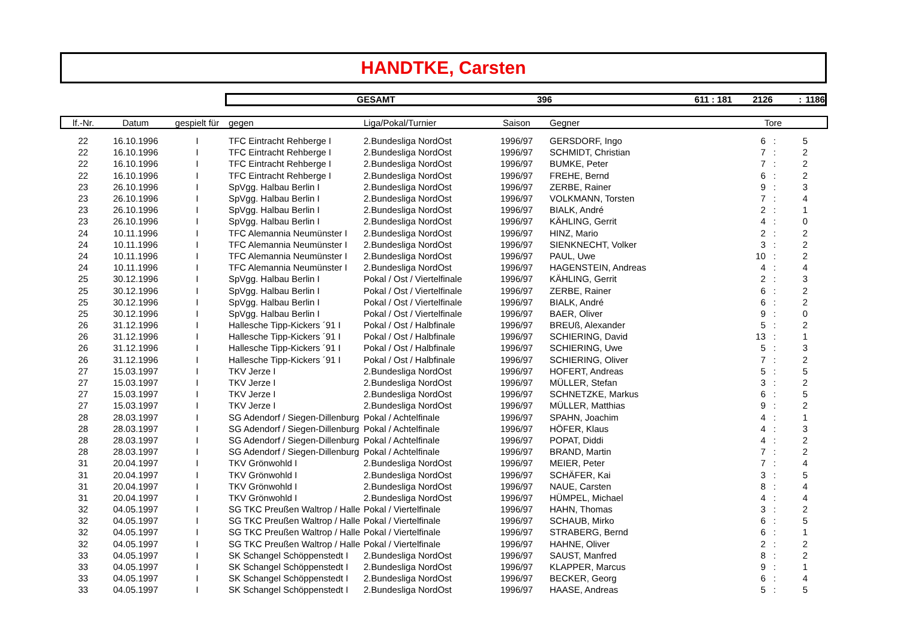HANDTKE, Carsten
GESAMT 396 611 : 181 2126: 1186
| lf.-Nr. | Datum | gespielt für | gegen | Liga/Pokal/Turnier | Saison | Gegner | Tore | | | |
| --- | --- | --- | --- | --- | --- | --- | --- | --- | --- | --- |
| 22 | 16.10.1996 | I | TFC Eintracht Rehberge I | 2.Bundesliga NordOst | 1996/97 | GERSDORF, Ingo | 6 | : | 5 | |
| 22 | 16.10.1996 | I | TFC Eintracht Rehberge I | 2.Bundesliga NordOst | 1996/97 | SCHMIDT, Christian | 7 | : | 2 | |
| 22 | 16.10.1996 | I | TFC Eintracht Rehberge I | 2.Bundesliga NordOst | 1996/97 | BUMKE, Peter | 7 | : | 2 | |
| 22 | 16.10.1996 | I | TFC Eintracht Rehberge I | 2.Bundesliga NordOst | 1996/97 | FREHE, Bernd | 6 | : | 2 | |
| 23 | 26.10.1996 | I | SpVgg. Halbau Berlin I | 2.Bundesliga NordOst | 1996/97 | ZERBE, Rainer | 9 | : | 3 | |
| 23 | 26.10.1996 | I | SpVgg. Halbau Berlin I | 2.Bundesliga NordOst | 1996/97 | VOLKMANN, Torsten | 7 | : | 4 | |
| 23 | 26.10.1996 | I | SpVgg. Halbau Berlin I | 2.Bundesliga NordOst | 1996/97 | BIALK, André | 2 | : | 1 | |
| 23 | 26.10.1996 | I | SpVgg. Halbau Berlin I | 2.Bundesliga NordOst | 1996/97 | KÄHLING, Gerrit | 4 | : | 0 | |
| 24 | 10.11.1996 | I | TFC Alemannia Neumünster I | 2.Bundesliga NordOst | 1996/97 | HINZ, Mario | 2 | : | 2 | |
| 24 | 10.11.1996 | I | TFC Alemannia Neumünster I | 2.Bundesliga NordOst | 1996/97 | SIENKNECHT, Volker | 3 | : | 2 | |
| 24 | 10.11.1996 | I | TFC Alemannia Neumünster I | 2.Bundesliga NordOst | 1996/97 | PAUL, Uwe | 10 | : | 2 | |
| 24 | 10.11.1996 | I | TFC Alemannia Neumünster I | 2.Bundesliga NordOst | 1996/97 | HAGENSTEIN, Andreas | 4 | : | 4 | |
| 25 | 30.12.1996 | I | SpVgg. Halbau Berlin I | Pokal / Ost / Viertelfinale | 1996/97 | KÄHLING, Gerrit | 2 | : | 3 | |
| 25 | 30.12.1996 | I | SpVgg. Halbau Berlin I | Pokal / Ost / Viertelfinale | 1996/97 | ZERBE, Rainer | 6 | : | 2 | |
| 25 | 30.12.1996 | I | SpVgg. Halbau Berlin I | Pokal / Ost / Viertelfinale | 1996/97 | BIALK, André | 6 | : | 2 | |
| 25 | 30.12.1996 | I | SpVgg. Halbau Berlin I | Pokal / Ost / Viertelfinale | 1996/97 | BAER, Oliver | 9 | : | 0 | |
| 26 | 31.12.1996 | I | Hallesche Tipp-Kickers ´91 I | Pokal / Ost / Halbfinale | 1996/97 | BREUß, Alexander | 5 | : | 2 | |
| 26 | 31.12.1996 | I | Hallesche Tipp-Kickers ´91 I | Pokal / Ost / Halbfinale | 1996/97 | SCHIERING, David | 13 | : | 1 | |
| 26 | 31.12.1996 | I | Hallesche Tipp-Kickers ´91 I | Pokal / Ost / Halbfinale | 1996/97 | SCHIERING, Uwe | 5 | : | 3 | |
| 26 | 31.12.1996 | I | Hallesche Tipp-Kickers ´91 I | Pokal / Ost / Halbfinale | 1996/97 | SCHIERING, Oliver | 7 | : | 2 | |
| 27 | 15.03.1997 | I | TKV Jerze I | 2.Bundesliga NordOst | 1996/97 | HOFERT, Andreas | 5 | : | 5 | |
| 27 | 15.03.1997 | I | TKV Jerze I | 2.Bundesliga NordOst | 1996/97 | MÜLLER, Stefan | 3 | : | 2 | |
| 27 | 15.03.1997 | I | TKV Jerze I | 2.Bundesliga NordOst | 1996/97 | SCHNETZKE, Markus | 6 | : | 5 | |
| 27 | 15.03.1997 | I | TKV Jerze I | 2.Bundesliga NordOst | 1996/97 | MÜLLER, Matthias | 9 | : | 2 | |
| 28 | 28.03.1997 | I | SG Adendorf / Siegen-Dillenburg | Pokal / Achtelfinale | 1996/97 | SPAHN, Joachim | 4 | : | 1 | |
| 28 | 28.03.1997 | I | SG Adendorf / Siegen-Dillenburg | Pokal / Achtelfinale | 1996/97 | HÖFER, Klaus | 4 | : | 3 | |
| 28 | 28.03.1997 | I | SG Adendorf / Siegen-Dillenburg | Pokal / Achtelfinale | 1996/97 | POPAT, Diddi | 4 | : | 2 | |
| 28 | 28.03.1997 | I | SG Adendorf / Siegen-Dillenburg | Pokal / Achtelfinale | 1996/97 | BRAND, Martin | 7 | : | 2 | |
| 31 | 20.04.1997 | I | TKV Grönwohld I | 2.Bundesliga NordOst | 1996/97 | MEIER, Peter | 7 | : | 4 | |
| 31 | 20.04.1997 | I | TKV Grönwohld I | 2.Bundesliga NordOst | 1996/97 | SCHÄFER, Kai | 3 | : | 5 | |
| 31 | 20.04.1997 | I | TKV Grönwohld I | 2.Bundesliga NordOst | 1996/97 | NAUE, Carsten | 8 | : | 4 | |
| 31 | 20.04.1997 | I | TKV Grönwohld I | 2.Bundesliga NordOst | 1996/97 | HÜMPEL, Michael | 4 | : | 4 | |
| 32 | 04.05.1997 | I | SG TKC Preußen Waltrop / Halle | Pokal / Viertelfinale | 1996/97 | HAHN, Thomas | 3 | : | 2 | |
| 32 | 04.05.1997 | I | SG TKC Preußen Waltrop / Halle | Pokal / Viertelfinale | 1996/97 | SCHAUB, Mirko | 6 | : | 5 | |
| 32 | 04.05.1997 | I | SG TKC Preußen Waltrop / Halle | Pokal / Viertelfinale | 1996/97 | STRABERG, Bernd | 6 | : | 1 | |
| 32 | 04.05.1997 | I | SG TKC Preußen Waltrop / Halle | Pokal / Viertelfinale | 1996/97 | HAHNE, Oliver | 2 | : | 2 | |
| 33 | 04.05.1997 | I | SK Schangel Schöppenstedt I | 2.Bundesliga NordOst | 1996/97 | SAUST, Manfred | 8 | : | 2 | |
| 33 | 04.05.1997 | I | SK Schangel Schöppenstedt I | 2.Bundesliga NordOst | 1996/97 | KLAPPER, Marcus | 9 | : | 1 | |
| 33 | 04.05.1997 | I | SK Schangel Schöppenstedt I | 2.Bundesliga NordOst | 1996/97 | BECKER, Georg | 6 | : | 4 | |
| 33 | 04.05.1997 | I | SK Schangel Schöppenstedt I | 2.Bundesliga NordOst | 1996/97 | HAASE, Andreas | 5 | : | 5 | |